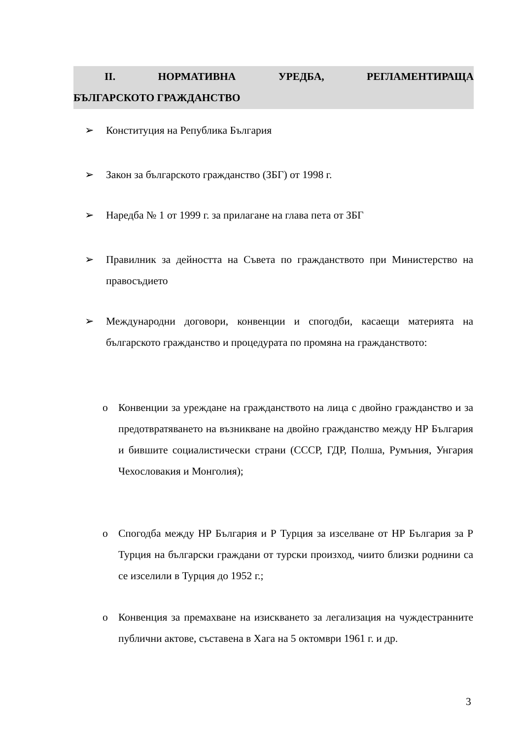II. НОРМАТИВНА УРЕДБА, РЕГЛАМЕНТИРАЩА
БЪЛГАРСКОТО ГРАЖДАНСТВО
➢ Конституция на Република България
➢ Закон за българското гражданство (ЗБГ) от 1998 г.
➢ Наредба № 1 от 1999 г. за прилагане на глава пета от ЗБГ
➢ Правилник за дейността на Съвета по гражданството при Министерство на правосъдието
➢ Международни договори, конвенции и спогодби, касаещи материята на българското гражданство и процедурата по промяна на гражданството:
o Конвенции за уреждане на гражданството на лица с двойно гражданство и за предотвратяването на възникване на двойно гражданство между НР България и бившите социалистически страни (СССР, ГДР, Полша, Румъния, Унгария Чехословакия и Монголия);
o Спогодба между НР България и Р Турция за изселване от НР България за Р Турция на български граждани от турски произход, чиито близки роднини са се изселили в Турция до 1952 г.;
o Конвенция за премахване на изискването за легализация на чуждестранните публични актове, съставена в Хага на 5 октомври 1961 г. и др.
3